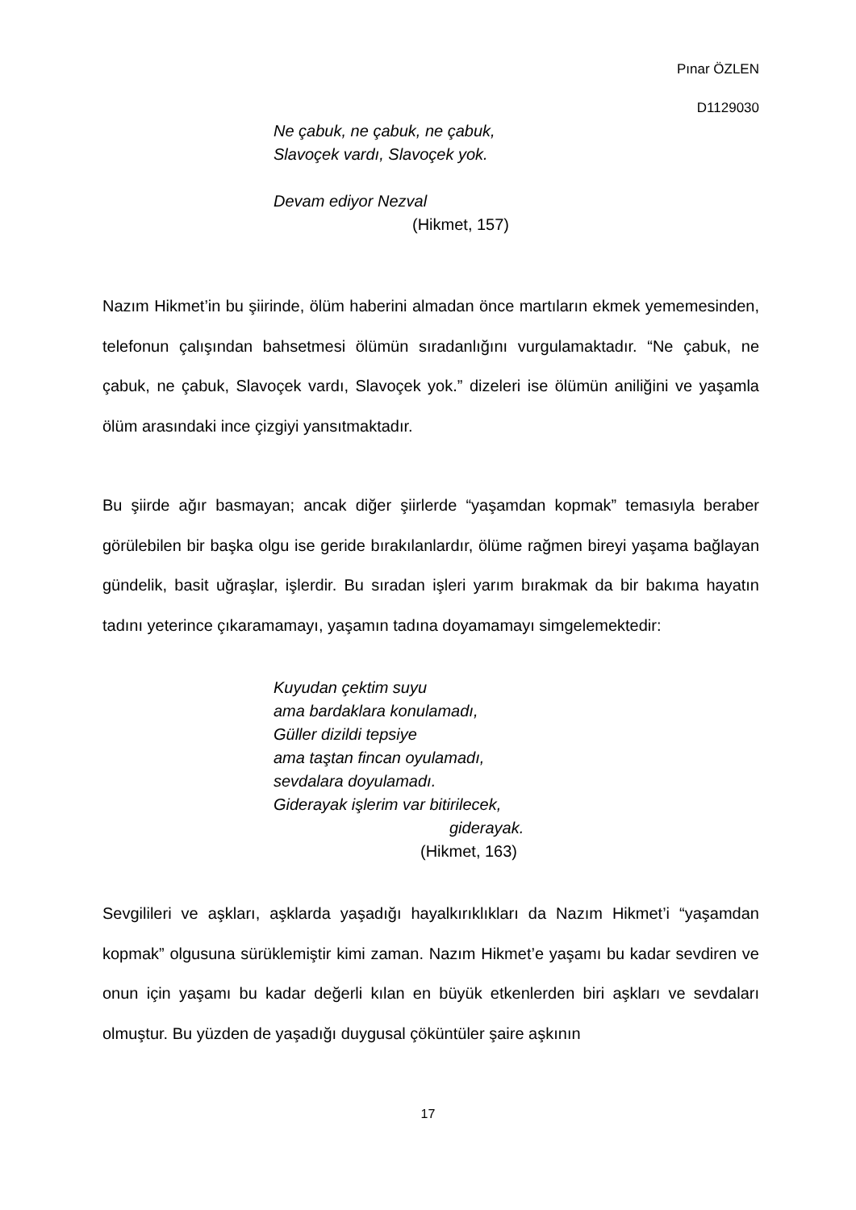Pınar ÖZLEN
D1129030
Ne çabuk, ne çabuk, ne çabuk,
Slavoçek vardı, Slavoçek yok.
Devam ediyor Nezval
(Hikmet, 157)
Nazım Hikmet’in bu şiirinde, ölüm haberini almadan önce martıların ekmek yememesinden, telefonun çalışından bahsetmesi ölümün sıradanlığını vurgulamaktadır. “Ne çabuk, ne çabuk, ne çabuk, Slavoçek vardı, Slavoçek yok.” dizeleri ise ölümün aniliğini ve yaşamla ölüm arasındaki ince çizgiyi yansıtmaktadır.
Bu şiirde ağır basmayan; ancak diğer şiirlerde “yaşamdan kopmak” temasıyla beraber görülebilen bir başka olgu ise geride bırakılanlardır, ölüme rağmen bireyi yaşama bağlayan gündelik, basit uğraşlar, işlerdir. Bu sıradan işleri yarım bırakmak da bir bakıma hayatın tadını yeterince çıkaramamayı, yaşamın tadına doyamamayı simgelemektedir:
Kuyudan çektim suyu
ama bardaklara konulamadı,
Güller dizildi tepsiye
ama taştan fincan oyulamadı,
sevdalara doyulamadı.
Giderayak işlerim var bitirilecek,
giderayak.
(Hikmet, 163)
Sevgilileri ve aşkları, aşklarda yaşadığı hayalkırıklıkları da Nazım Hikmet’i “yaşamdan kopmak” olgusuna sürüklemiştir kimi zaman. Nazım Hikmet’e yaşamı bu kadar sevdiren ve onun için yaşamı bu kadar değerli kılan en büyük etkenlerden biri aşkları ve sevdaları olmuştur. Bu yüzden de yaşadığı duygusal çöküntüler şaire aşkının
17